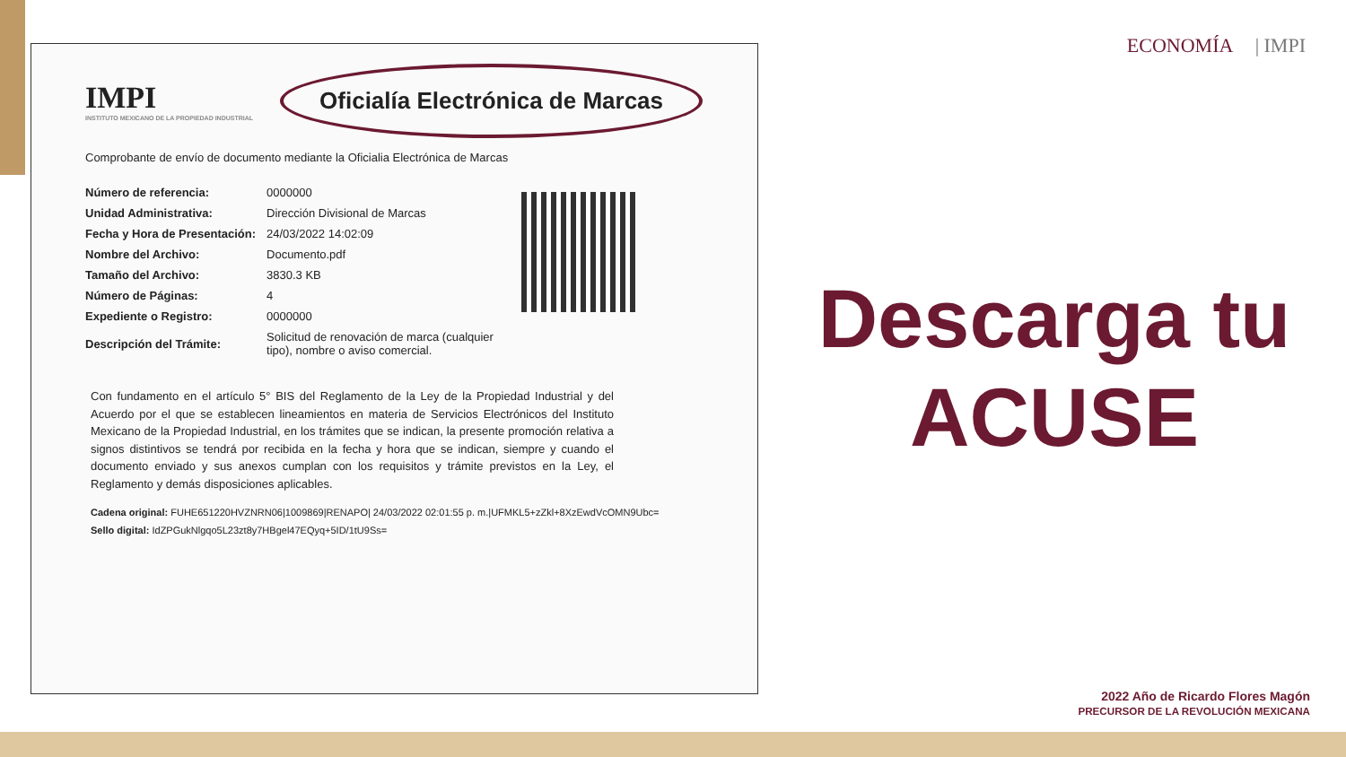ECONOMÍA | IMPI
IMPI
INSTITUTO MEXICANO DE LA PROPIEDAD INDUSTRIAL
Oficialía Electrónica de Marcas
Comprobante de envío de documento mediante la Oficialia Electrónica de Marcas
| Número de referencia: | 0000000 |
| Unidad Administrativa: | Dirección Divisional de Marcas |
| Fecha y Hora de Presentación: | 24/03/2022 14:02:09 |
| Nombre del Archivo: | Documento.pdf |
| Tamaño del Archivo: | 3830.3 KB |
| Número de Páginas: | 4 |
| Expediente o Registro: | 0000000 |
| Descripción del Trámite: | Solicitud de renovación de marca (cualquier tipo), nombre o aviso comercial. |
Con fundamento en el artículo 5° BIS del Reglamento de la Ley de la Propiedad Industrial y del Acuerdo por el que se establecen lineamientos en materia de Servicios Electrónicos del Instituto Mexicano de la Propiedad Industrial, en los trámites que se indican, la presente promoción relativa a signos distintivos se tendrá por recibida en la fecha y hora que se indican, siempre y cuando el documento enviado y sus anexos cumplan con los requisitos y trámite previstos en la Ley, el Reglamento y demás disposiciones aplicables.
Cadena original: FUHE651220HVZNRN06|1009869|RENAPO| 24/03/2022 02:01:55 p. m.|UFMKL5+zZkl+8XzEwdVcOMN9Ubc=
Sello digital: IdZPGukNlgqo5L23zt8y7HBgel47EQyq+5ID/1tU9Ss=
Descarga tu
ACUSE
2022 Año de Ricardo Flores Magón
PRECURSOR DE LA REVOLUCIÓN MEXICANA